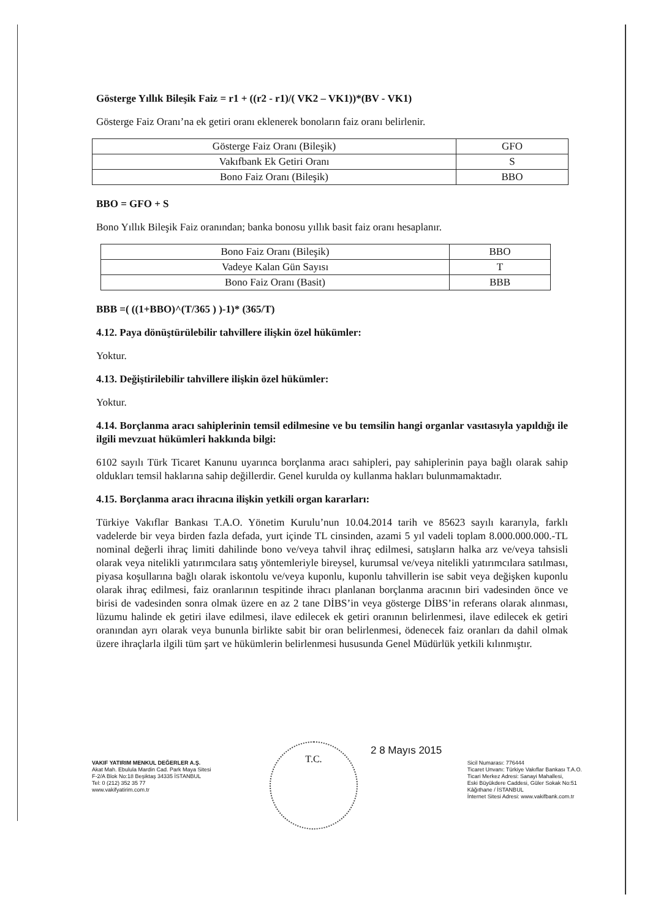Gösterge Yıllık Bileşik Faiz = r1 + ((r2 - r1)/( VK2 – VK1))*(BV - VK1)
Gösterge Faiz Oranı’na ek getiri oranı eklenerek bonoların faiz oranı belirlenir.
| Gösterge Faiz Oranı (Bileşik) | GFO |
| Vakıfbank Ek Getiri Oranı | S |
| Bono Faiz Oranı (Bileşik) | BBO |
BBO = GFO + S
Bono Yıllık Bileşik Faiz oranından; banka bonosu yıllık basit faiz oranı hesaplanır.
| Bono Faiz Oranı (Bileşik) | BBO |
| Vadeye Kalan Gün Sayısı | T |
| Bono Faiz Oranı (Basit) | BBB |
BBB =( ((1+BBO)^(T/365 ) )-1)* (365/T)
4.12. Paya dönüştürülebilir tahvillere ilişkin özel hükümler:
Yoktur.
4.13. Değiştirilebilir tahvillere ilişkin özel hükümler:
Yoktur.
4.14. Borçlanma aracı sahiplerinin temsil edilmesine ve bu temsilin hangi organlar vasıtasıyla yapıldığı ile ilgili mevzuat hükümleri hakkında bilgi:
6102 sayılı Türk Ticaret Kanunu uyarınca borçlanma aracı sahipleri, pay sahiplerinin paya bağlı olarak sahip oldukları temsil haklarına sahip değillerdir. Genel kurulda oy kullanma hakları bulunmamaktadır.
4.15. Borçlanma aracı ihracına ilişkin yetkili organ kararları:
Türkiye Vakıflar Bankası T.A.O. Yönetim Kurulu’nun 10.04.2014 tarih ve 85623 sayılı kararıyla, farklı vadelerde bir veya birden fazla defada, yurt içinde TL cinsinden, azami 5 yıl vadeli toplam 8.000.000.000.-TL nominal değerli ihraç limiti dahilinde bono ve/veya tahvil ihraç edilmesi, satışların halka arz ve/veya tahsisli olarak veya nitelikli yatırımcılara satış yöntemleriyle bireysel, kurumsal ve/veya nitelikli yatırımcılara satılması, piyasa koşullarına bağlı olarak iskontolu ve/veya kuponlu, kuponlu tahvillerin ise sabit veya değişken kuponlu olarak ihraç edilmesi, faiz oranlarının tespitinde ihracı planlanan borçlanma aracının biri vadesinden önce ve birisi de vadesinden sonra olmak üzere en az 2 tane DİBS’in veya gösterge DİBS’in referans olarak alınması, lüzumu halinde ek getiri ilave edilmesi, ilave edilecek ek getiri oranının belirlenmesi, ilave edilecek ek getiri oranından ayrı olarak veya bununla birlikte sabit bir oran belirlenmesi, ödenecek faiz oranları da dahil olmak üzere ihraçlarla ilgili tüm şart ve hükümlerin belirlenmesi hususunda Genel Müdürlük yetkili kılınmıştır.
2 8 Mayıs 2015
T.C.
VAKIF YATIRIM MENKUL DEĞERLER A.Ş.
Akat Mah. Ebulula Mardin Cad. Park Maya Sitesi
F-2/A Blok No:18 Beşiktaş 34335 İSTANBUL
Tel: 0 (212) 352 35 77
www.vakifyatirim.com.tr
Sicil Numarası: 776444
Ticaret Unvanı: Türkiye Vakıflar Bankası T.A.O.
Ticari Merkez Adresi: Sanayi Mahallesi,
Eski Büyükdere Caddesi, Güler Sokak No:51
Kâğıthane / İSTANBUL
İnternet Sitesi Adresi: www.vakifbank.com.tr